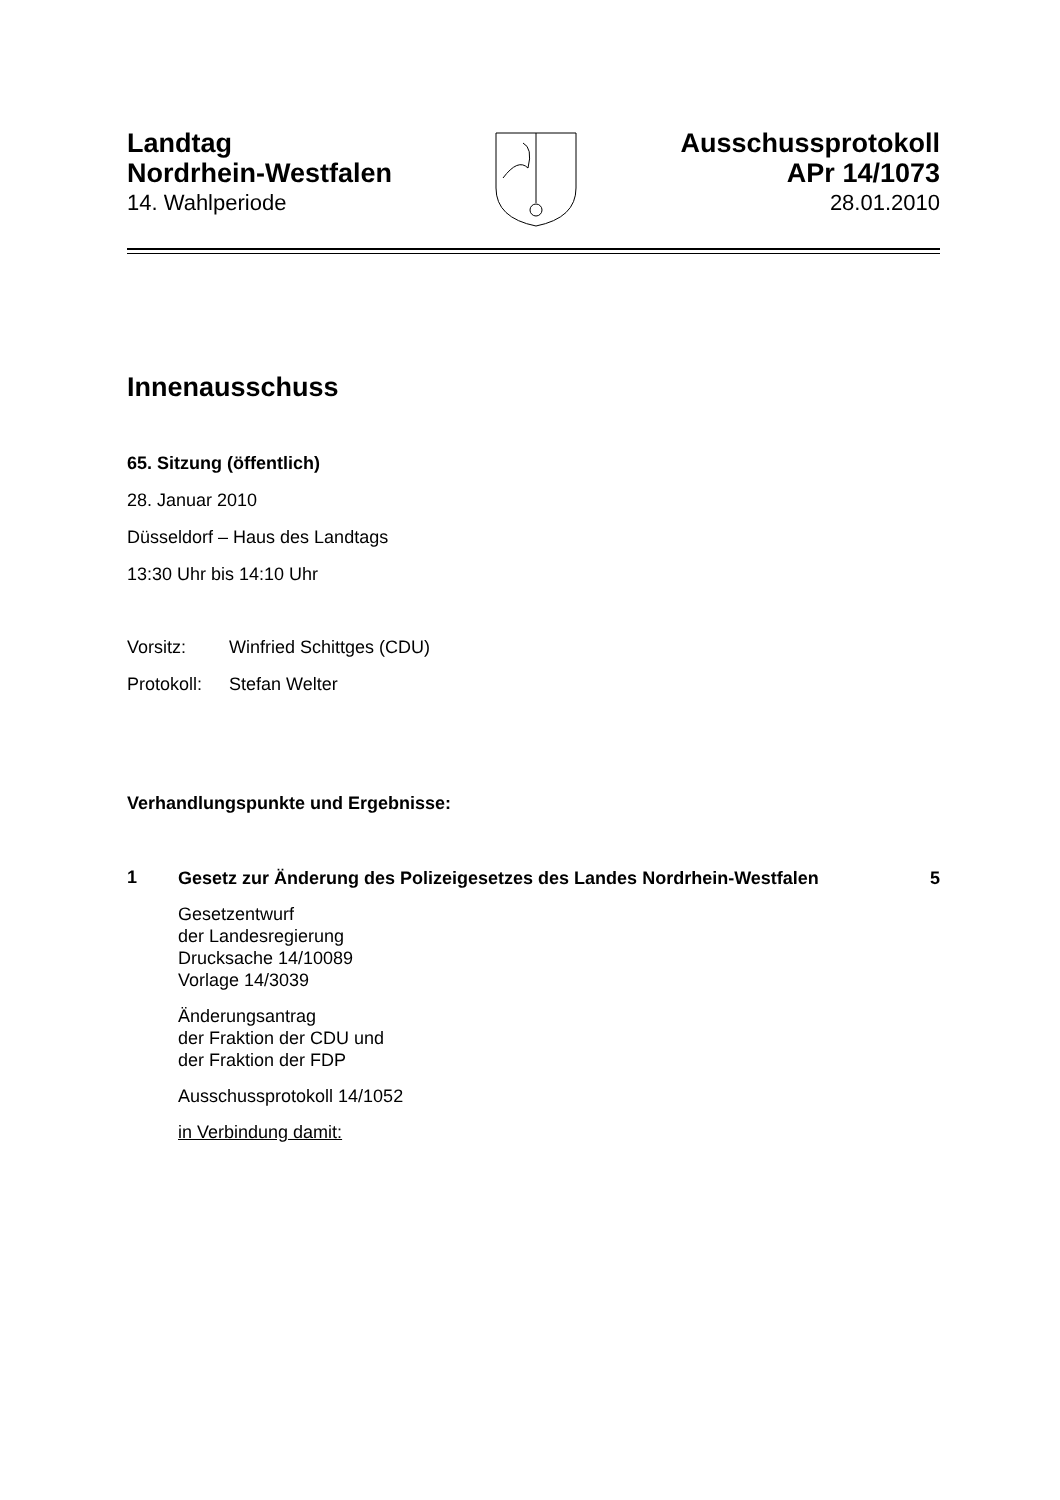Landtag
Nordrhein-Westfalen
14. Wahlperiode
Ausschussprotokoll
APr 14/1073
28.01.2010
Innenausschuss
65. Sitzung (öffentlich)
28. Januar 2010
Düsseldorf – Haus des Landtags
13:30 Uhr bis 14:10 Uhr
Vorsitz: Winfried Schittges (CDU)
Protokoll: Stefan Welter
Verhandlungspunkte und Ergebnisse:
1
Gesetz zur Änderung des Polizeigesetzes des Landes Nordrhein-Westfalen 5
Gesetzentwurf
der Landesregierung
Drucksache 14/10089
Vorlage 14/3039
Änderungsantrag
der Fraktion der CDU und
der Fraktion der FDP
Ausschussprotokoll 14/1052
in Verbindung damit: